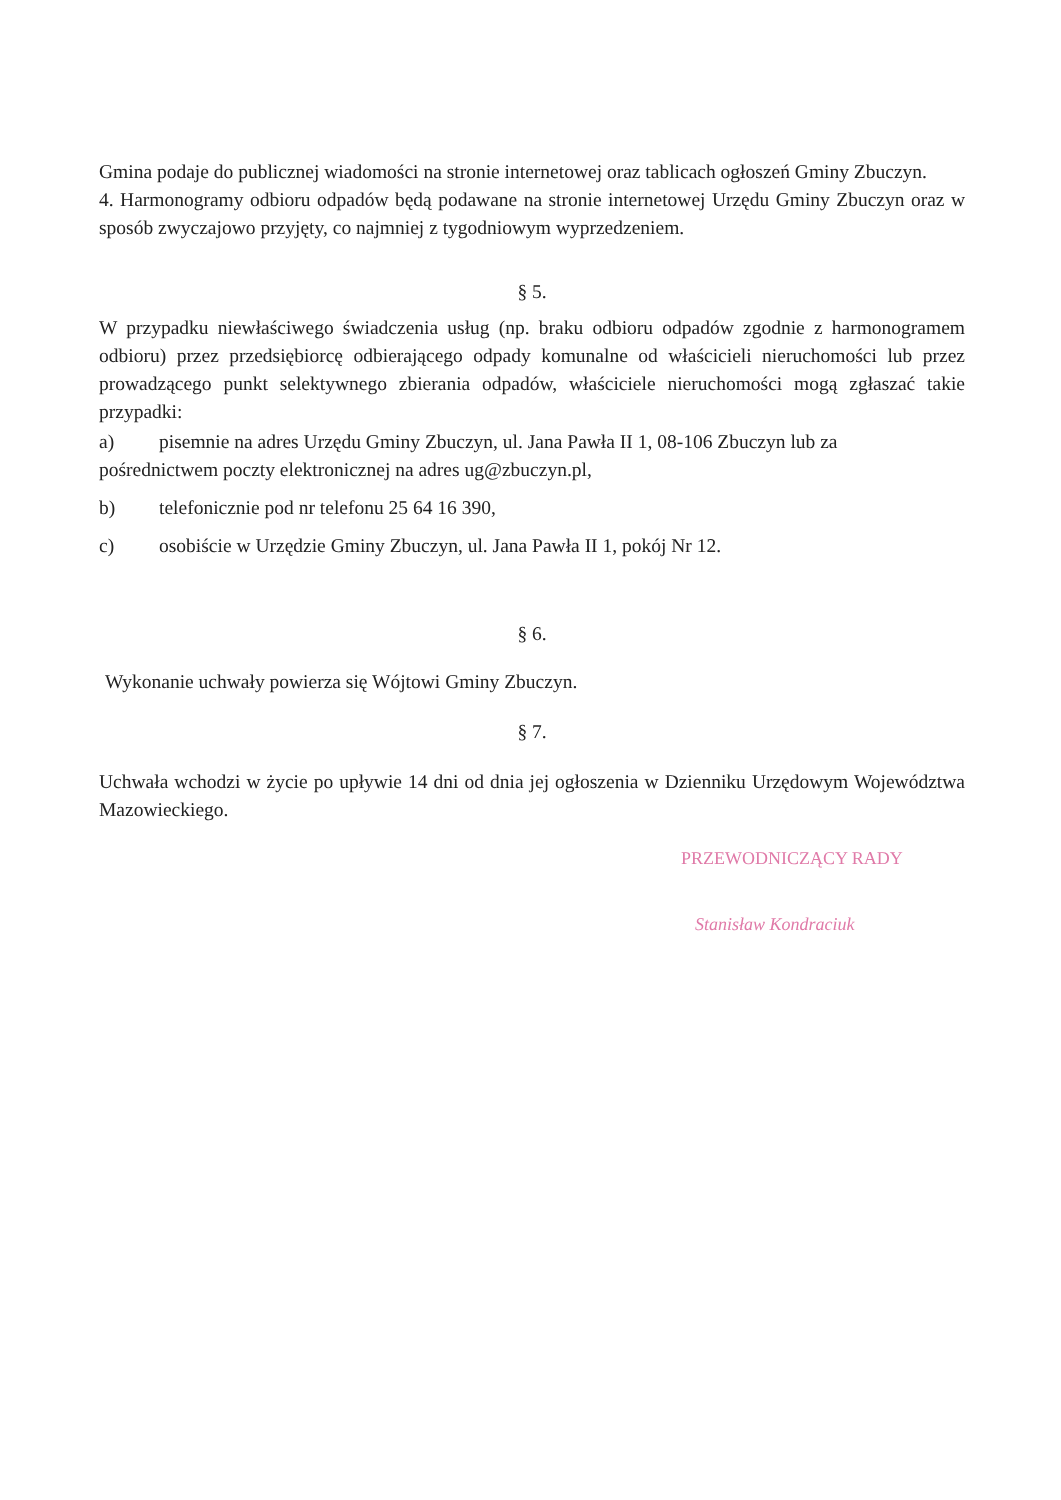Gmina podaje do publicznej wiadomości na stronie internetowej oraz tablicach ogłoszeń Gminy Zbuczyn.
4. Harmonogramy odbioru odpadów będą podawane na stronie internetowej Urzędu Gminy Zbuczyn oraz w sposób zwyczajowo przyjęty, co najmniej z tygodniowym wyprzedzeniem.
§ 5.
W przypadku niewłaściwego świadczenia usług (np. braku odbioru odpadów zgodnie z harmonogramem odbioru) przez przedsiębiorcę odbierającego odpady komunalne od właścicieli nieruchomości lub przez prowadzącego punkt selektywnego zbierania odpadów, właściciele nieruchomości mogą zgłaszać takie przypadki:
a) pisemnie na adres Urzędu Gminy Zbuczyn, ul. Jana Pawła II 1, 08-106 Zbuczyn lub za
pośrednictwem poczty elektronicznej na adres ug@zbuczyn.pl,
b) telefonicznie pod nr telefonu 25 64 16 390,
c) osobiście w Urzędzie Gminy Zbuczyn, ul. Jana Pawła II 1, pokój Nr 12.
§ 6.
Wykonanie uchwały powierza się Wójtowi Gminy Zbuczyn.
§ 7.
Uchwała wchodzi w życie po upływie 14 dni od dnia jej ogłoszenia w Dzienniku Urzędowym Województwa Mazowieckiego.
PRZEWODNICZĄCY RADY
Stanisław Kondraciuk